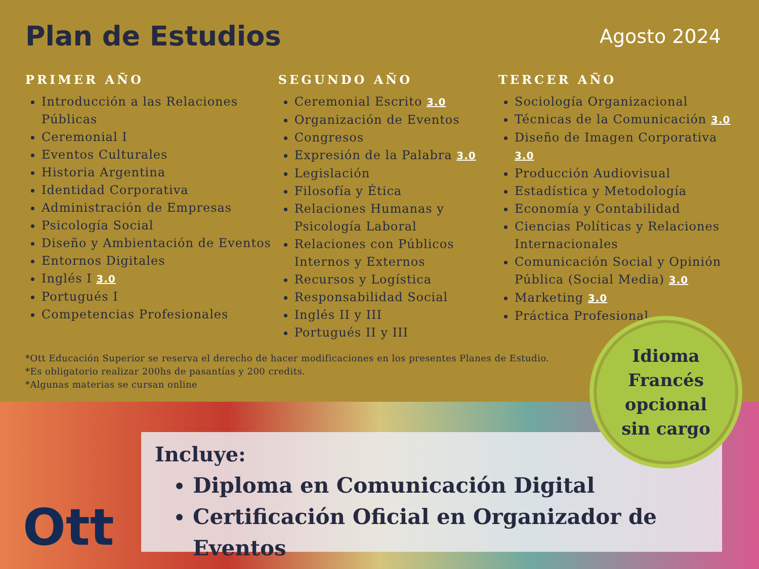Plan de Estudios
Agosto 2024
PRIMER AÑO
Introducción a las Relaciones Públicas
Ceremonial I
Eventos Culturales
Historia Argentina
Identidad Corporativa
Administración de Empresas
Psicología Social
Diseño y Ambientación de Eventos
Entornos Digitales
Inglés I 3.0
Portugués I
Competencias Profesionales
SEGUNDO AÑO
Ceremonial Escrito 3.0
Organización de Eventos
Congresos
Expresión de la Palabra 3.0
Legislación
Filosofía y Ética
Relaciones Humanas y Psicología Laboral
Relaciones con Públicos Internos y Externos
Recursos y Logística
Responsabilidad Social
Inglés II y III
Portugués II y III
TERCER AÑO
Sociología Organizacional
Técnicas de la Comunicación 3.0
Diseño de Imagen Corporativa 3.0
Producción Audiovisual
Estadística y Metodología
Economía y Contabilidad
Ciencias Políticas y Relaciones Internacionales
Comunicación Social y Opinión Pública (Social Media) 3.0
Marketing 3.0
Práctica Profesional
*Ott Educación Superior se reserva el derecho de hacer modificaciones en los presentes Planes de Estudio.
*Es obligatorio realizar 200hs de pasantías y 200 credits.
*Algunas materias se cursan online
Incluye:
Diploma en Comunicación Digital
Certificación Oficial en Organizador de Eventos
Ott
Idioma
Francés
opcional
sin cargo